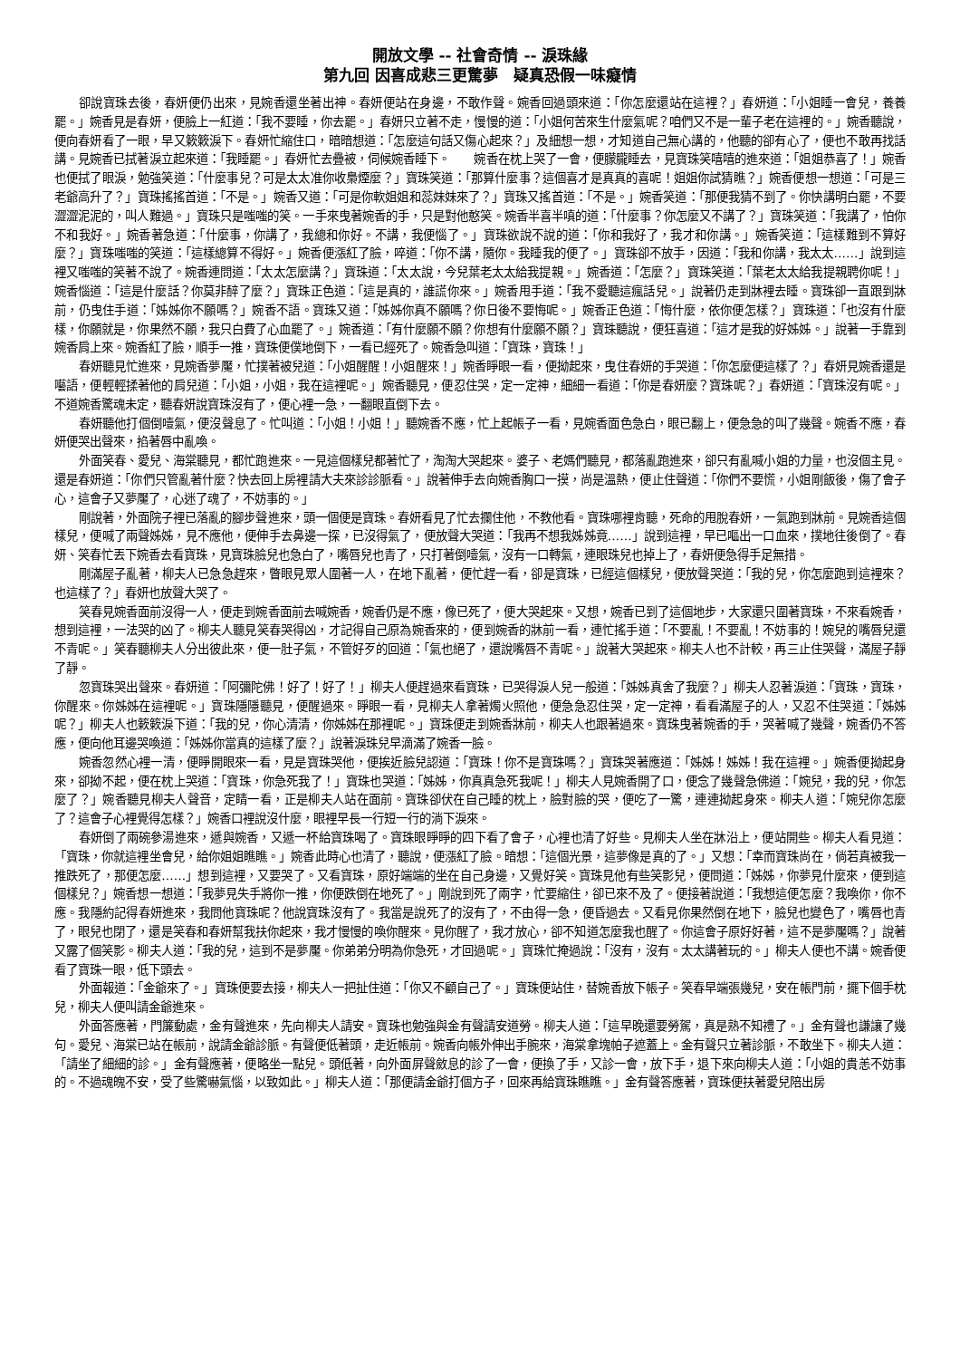開放文學 -- 社會奇情 -- 淚珠緣
第九回 因喜成悲三更驚夢　疑真恐假一味癡情
卻說寶珠去後，春妍便仍出來，見婉香還坐著出神。春妍便站在身邊，不敢作聲。婉香回過頭來道：「你怎麼還站在這裡？」春妍道：「小姐睡一會兒，養養罷。」婉香見是春妍，便臉上一紅道：「我不要睡，你去罷。」春妍只立著不走，慢慢的道：「小姐何苦來生什麼氣呢？咱們又不是一輩子老在這裡的。」婉香聽說，便向春妍看了一眼，早又簌簌淚下。春妍忙縮住口，暗暗想道：「怎麼這句話又傷心起來？」及細想一想，才知道自己無心講的，他聽的卻有心了，便也不敢再找話講。見婉香已拭著淚立起來道：「我睡罷。」春妍忙去疊被，伺候婉香睡下。　　婉香在枕上哭了一會，便朦朧睡去，見寶珠笑嘻嘻的進來道：「姐姐恭喜了！」婉香也便拭了眼淚，勉強笑道：「什麼事兒？可是太太准你收梟煙麼？」寶珠笑道：「那算什麼事？這個喜才是真真的喜呢！姐姐你試猜瞧？」婉香便想一想道：「可是三老爺高升了？」寶珠搖搖首道：「不是。」婉香又道：「可是你軟姐姐和蕊妹妹來了？」寶珠又搖首道：「不是。」婉香笑道：「那便我猜不到了。你快講明白罷，不要澀澀泥泥的，叫人難過。」寶珠只是嗤嗤的笑。一手來曳著婉香的手，只是對他憨笑。婉香半喜半嗔的道：「什麼事？你怎麼又不講了？」寶珠笑道：「我講了，怕你不和我好。」婉香著急道：「什麼事，你講了，我總和你好。不講，我便惱了。」寶珠欲說不說的道：「你和我好了，我才和你講。」婉香笑道：「這樣難到不算好麼？」寶珠嗤嗤的笑道：「這樣總算不得好。」婉香便漲紅了臉，啐道：「你不講，隨你。我睡我的便了。」寶珠卻不放手，因道：「我和你講，我太太……」說到這裡又嗤嗤的笑著不說了。婉香連問道：「太太怎麼講？」寶珠道：「太太說，今兒葉老太太給我提親。」婉香道：「怎麼？」寶珠笑道：「葉老太太給我提親聘你呢！」婉香惱道：「這是什麼話？你莫非醉了麼？」寶珠正色道：「這是真的，誰謊你來。」婉香甩手道：「我不愛聽這瘋話兒。」說著仍走到牀裡去睡。寶珠卻一直跟到牀前，仍曳住手道：「姊姊你不願嗎？」婉香不語。寶珠又道：「姊姊你真不願嗎？你日後不要悔呢。」婉香正色道：「悔什麼，依你便怎樣？」寶珠道：「也沒有什麼樣，你願就是，你果然不願，我只白費了心血罷了。」婉香道：「有什麼願不願？你想有什麼願不願？」寶珠聽說，便狂喜道：「這才是我的好姊姊。」說著一手靠到婉香肩上來。婉香紅了臉，順手一推，寶珠便僕地倒下，一看已經死了。婉香急叫道：「寶珠，寶珠！」
春妍聽見忙進來，見婉香夢魘，忙撲著被兒道：「小姐醒醒！小姐醒來！」婉香睜眼一看，便拗起來，曳住春妍的手哭道：「你怎麼便這樣了？」春妍見婉香還是囈語，便輕輕揉著他的肩兒道：「小姐，小姐，我在這裡呢。」婉香聽見，便忍住哭，定一定神，細細一看道：「你是春妍麼？寶珠呢？」春妍道：「寶珠沒有呢。」不道婉香驚魂未定，聽春妍說寶珠沒有了，便心裡一急，一翻眼直倒下去。
春妍聽他打個倒噎氣，便沒聲息了。忙叫道：「小姐！小姐！」聽婉香不應，忙上起帳子一看，見婉香面色急白，眼已翻上，便急急的叫了幾聲。婉香不應，春妍便哭出聲來，掐著唇中亂喚。
外面笑春、愛兒、海棠聽見，都忙跑進來。一見這個樣兒都著忙了，淘淘大哭起來。婆子、老媽們聽見，都落亂跑進來，卻只有亂喊小姐的力量，也沒個主見。還是春妍道：「你們只管亂著什麼？快去回上房裡請大夫來診診脈看。」說著伸手去向婉香胸口一摸，尚是溫熱，便止住聲道：「你們不要慌，小姐剛飯後，傷了會子心，這會子又夢魘了，心迷了魂了，不妨事的。」
剛說著，外面院子裡已落亂的腳步聲進來，頭一個便是寶珠。春妍看見了忙去攔住他，不教他看。寶珠哪裡肯聽，死命的甩脫春妍，一氣跑到牀前。見婉香這個樣兒，便喊了兩聲姊姊，見不應他，便伸手去鼻邊一探，已沒得氣了，便放聲大哭道：「我再不想我姊姊竟……」說到這裡，早已嘔出一口血來，撲地往後倒了。春妍、笑春忙丟下婉香去看寶珠，見寶珠臉兒也急白了，嘴唇兒也青了，只打著倒噎氣，沒有一口轉氣，連眼珠兒也掉上了，春妍便急得手足無措。
剛滿屋子亂著，柳夫人已急急趕來，瞥眼見眾人圍著一人，在地下亂著，便忙趕一看，卻是寶珠，已經這個樣兒，便放聲哭道：「我的兒，你怎麼跑到這裡來？也這樣了？」春妍也放聲大哭了。
笑春見婉香面前沒得一人，便走到婉香面前去喊婉香，婉香仍是不應，像已死了，便大哭起來。又想，婉香已到了這個地步，大家還只圍著寶珠，不來看婉香，想到這裡，一法哭的凶了。柳夫人聽見笑春哭得凶，才記得自己原為婉香來的，便到婉香的牀前一看，連忙搖手道：「不要亂！不要亂！不妨事的！婉兒的嘴唇兒還不青呢。」笑春聽柳夫人分出彼此來，便一肚子氣，不管好歹的回道：「氣也絕了，還說嘴唇不青呢。」說著大哭起來。柳夫人也不計較，再三止住哭聲，滿屋子靜了靜。
忽寶珠哭出聲來。春妍道：「阿彌陀佛！好了！好了！」柳夫人便趕過來看寶珠，已哭得淚人兒一般道：「姊姊真舍了我麼？」柳夫人忍著淚道：「寶珠，寶珠，你醒來。你姊姊在這裡呢。」寶珠隱隱聽見，便醒過來。睜眼一看，見柳夫人拿著燭火照他，便急急忍住哭，定一定神，看看滿屋子的人，又忍不住哭道：「姊姊呢？」柳夫人也簌簌淚下道：「我的兒，你心清清，你姊姊在那裡呢。」寶珠便走到婉香牀前，柳夫人也跟著過來。寶珠曳著婉香的手，哭著喊了幾聲，婉香仍不答應，便向他耳邊哭喚道：「姊姊你當真的這樣了麼？」說著淚珠兒早滴滿了婉香一臉。
婉香忽然心裡一清，便睜開眼來一看，見是寶珠哭他，便挨近臉兒認道：「寶珠！你不是寶珠嗎？」寶珠哭著應道：「姊姊！姊姊！我在這裡。」婉香便拗起身來，卻拗不起，便在枕上哭道：「寶珠，你急死我了！」寶珠也哭道：「姊姊，你真真急死我呢！」柳夫人見婉香開了口，便念了幾聲急佛道：「婉兒，我的兒，你怎麼了？」婉香聽見柳夫人聲音，定睛一看，正是柳夫人站在面前。寶珠卻伏在自己睡的枕上，臉對臉的哭，便吃了一驚，連連拗起身來。柳夫人道：「婉兒你怎麼了？這會子心裡覺得怎樣？」婉香口裡說沒什麼，眼裡早長一行短一行的淌下淚來。
春妍倒了兩碗參湯進來，遞與婉香，又遞一杯給寶珠喝了。寶珠眼睜睜的四下看了會子，心裡也清了好些。見柳夫人坐在牀沿上，便站開些。柳夫人看見道：「寶珠，你就這裡坐會兒，給你姐姐瞧瞧。」婉香此時心也清了，聽說，便漲紅了臉。暗想：「這個光景，這夢像是真的了。」又想：「幸而寶珠尚在，倘若真被我一推跌死了，那便怎麼……」想到這裡，又要哭了。又看寶珠，原好端端的坐在自己身邊，又覺好笑。寶珠見他有些笑影兒，便問道：「姊姊，你夢見什麼來，便到這個樣兒？」婉香想一想道：「我夢見失手將你一推，你便跌倒在地死了。」剛說到死了兩字，忙要縮住，卻已來不及了。便接著說道：「我想這便怎麼？我喚你，你不應。我隱約記得春妍進來，我問他寶珠呢？他說寶珠沒有了。我當是說死了的沒有了，不由得一急，便昏過去。又看見你果然倒在地下，臉兒也變色了，嘴唇也青了，眼兒也閉了，還是笑春和春妍幫我扶你起來，我才慢慢的喚你醒來。見你醒了，我才放心，卻不知道怎麼我也醒了。你這會子原好好著，這不是夢魘嗎？」說著又露了個笑影。柳夫人道：「我的兒，這到不是夢魘。你弟弟分明為你急死，才回過呢。」寶珠忙掩過說：「沒有，沒有。太太講著玩的。」柳夫人便也不講。婉香便看了寶珠一眼，低下頭去。
外面報道：「金爺來了。」寶珠便要去接，柳夫人一把扯住道：「你又不顧自己了。」寶珠便站住，替婉香放下帳子。笑春早端張幾兒，安在帳門前，擺下個手枕兒，柳夫人便叫請金爺進來。
外面答應著，門簾動處，金有聲進來，先向柳夫人請安。寶珠也勉強與金有聲請安道勞。柳夫人道：「這早晚還要勞駕，真是熟不知禮了。」金有聲也謙讓了幾句。愛兒、海棠已站在帳前，說請金爺診脈。有聲便低著頭，走近帳前。婉香向帳外伸出手腕來，海棠拿塊帕子遮蓋上。金有聲只立著診脈，不敢坐下。柳夫人道：「請坐了細細的診。」金有聲應著，便略坐一點兒。頭低著，向外面屏聲斂息的診了一會，便換了手，又診一會，放下手，退下來向柳夫人道：「小姐的貴恙不妨事的。不過魂魄不安，受了些驚嚇氣惱，以致如此。」柳夫人道：「那便請金爺打個方子，回來再給寶珠瞧瞧。」金有聲答應著，寶珠便扶著愛兒陪出房